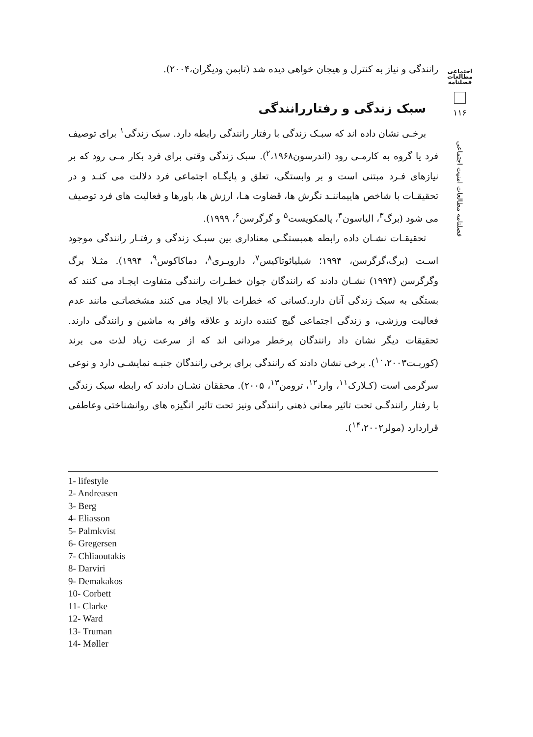اجتماعی
مطالعات
فصلنامه
۱۱۶
فصلنامه مطالعات امنیت اجتماعی
رانندگی و نیاز به کنترل و هیجان خواهی دیده شد (تابمن ودیگران،۲۰۰۴).
سبک زندگی و رفتاررانندگی
برخـی نشان داده اند که سبـک زندگی با رفتار رانندگی رابطه دارد. سبک زندگی<sup>۱</sup> برای توصیف فرد یا گروه به کارمـی رود (اندرسون<sup>۲</sup>،۱۹۶۸). سبک زندگی وقتی برای فرد بکار مـی رود که بر نیازهای فـرد مبتنی است و بر وابستگی، تعلق و پایگـاه اجتماعی فرد دلالت می کنـد و در تحقیقـات با شاخص هاییماننـد نگرش ها، قضاوت هـا، ارزش ها، باورها و فعالیت های فرد توصیف می شود (برگ<sup>۳</sup>، الیاسون<sup>۴</sup>، پالمکویست<sup>۵</sup> و گرگرسن<sup>۶</sup>، ۱۹۹۹).
تحقیقـات نشـان داده رابطه همبستگـی معناداری بین سبـک زندگی و رفتـار رانندگی موجود اسـت (برگ،گرگرسن، ۱۹۹۴؛ شیلیائوتاکیس<sup>۷</sup>، دارویـری<sup>۸</sup>، دماکاکوس<sup>۹</sup>، ۱۹۹۴). مثـلا برگ وگرگرسن (۱۹۹۴) نشـان دادند که رانندگان جوان خطـرات رانندگی متفاوت ایجـاد می کنند که بستگی به سبک زندگی آنان دارد.کسانی که خطرات بالا ایجاد می کنند مشخصاتـی مانند عدم فعالیت ورزشی، و زندگی اجتماعی گیج کننده دارند و علاقه وافر به ماشین و رانندگی دارند. تحقیقات دیگر نشان داد رانندگان پرخطر مردانی اند که از سرعت زیاد لذت می برند (کوربـت<sup>۱۰</sup>،۲۰۰۳). برخی نشان دادند که رانندگی برای برخی رانندگان جنبـه نمایشـی دارد و نوعی سرگرمی است (کـلارک<sup>۱۱</sup>، وارد<sup>۱۲</sup>، ترومن<sup>۱۳</sup>، ۲۰۰۵). محققان نشـان دادند که رابطه سبک زندگی با رفتار رانندگـی تحت تاثیر معانی ذهنی رانندگی ونیز تحت تاثیر انگیزه های روانشناختی وعاطفی قراردارد (مولر<sup>۱۴</sup>،۲۰۰۲).
1- lifestyle
2- Andreasen
3- Berg
4- Eliasson
5- Palmkvist
6- Gregersen
7- Chliaoutakis
8- Darviri
9- Demakakos
10- Corbett
11- Clarke
12- Ward
13- Truman
14- Møller